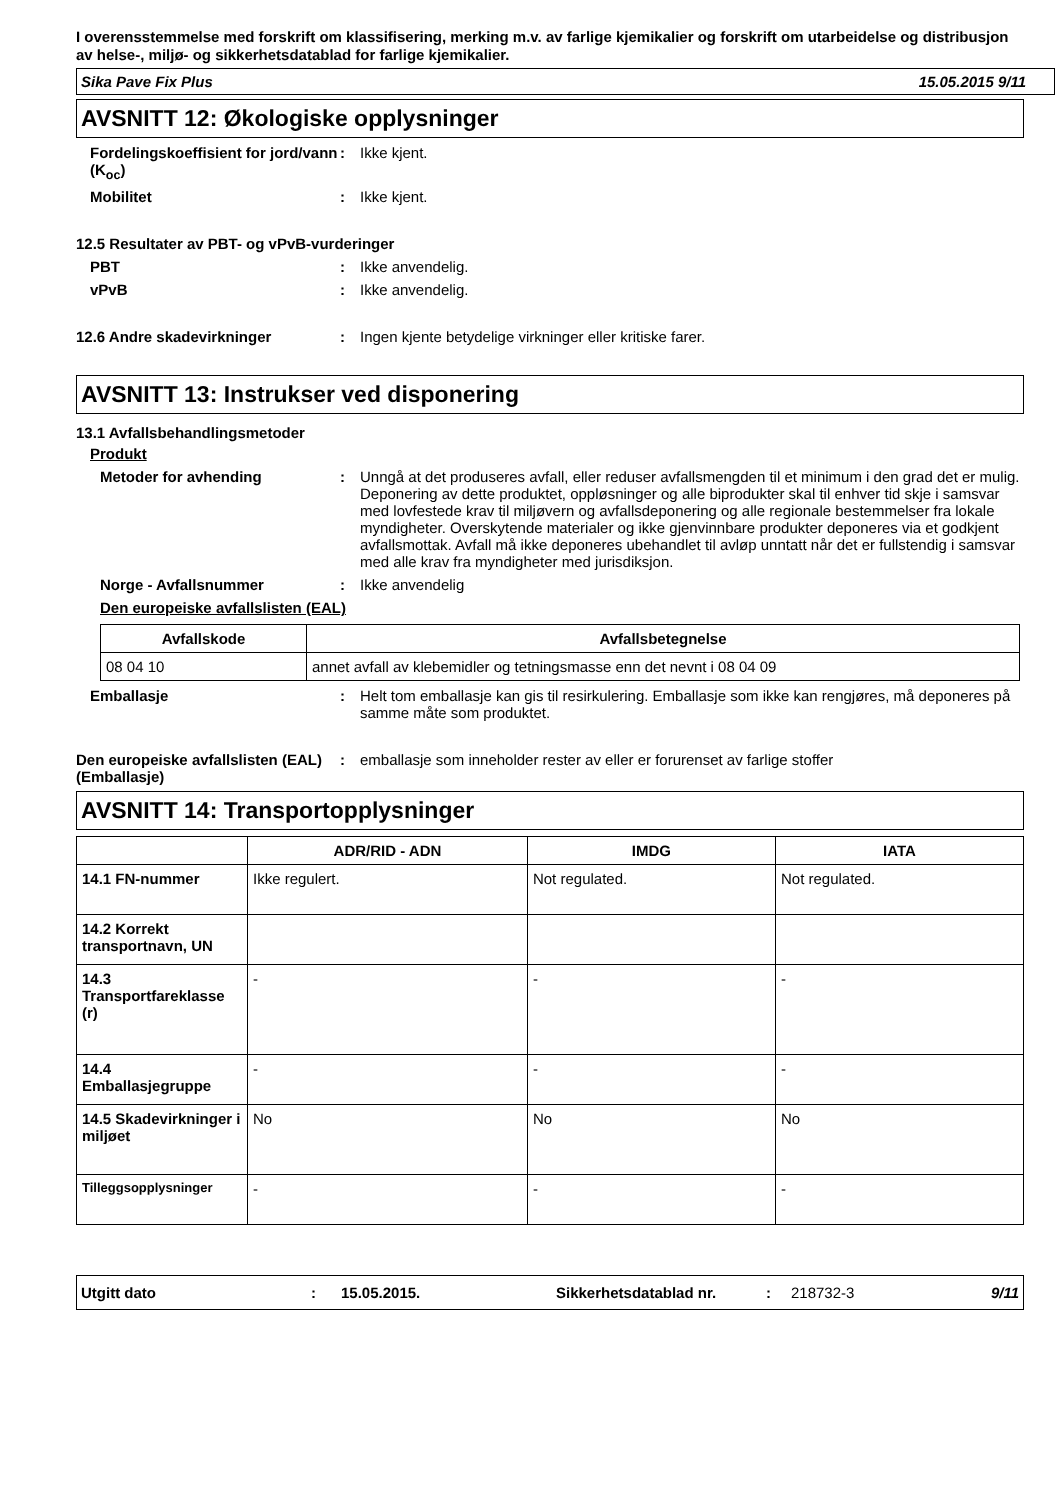I overensstemmelse med forskrift om klassifisering, merking m.v. av farlige kjemikalier og forskrift om utarbeidelse og distribusjon av helse-, miljø- og sikkerhetsdatablad for farlige kjemikalier.
Sika Pave Fix Plus 15.05.2015 9/11
AVSNITT 12: Økologiske opplysninger
Fordelingskoeffisient for jord/vann (K<sub>oc</sub>)
: Ikke kjent.
Mobilitet : Ikke kjent.
12.5 Resultater av PBT- og vPvB-vurderinger
PBT : Ikke anvendelig.
vPvB : Ikke anvendelig.
12.6 Andre skadevirkninger : Ingen kjente betydelige virkninger eller kritiske farer.
AVSNITT 13: Instrukser ved disponering
13.1 Avfallsbehandlingsmetoder
Produkt
Metoder for avhending : Unngå at det produseres avfall, eller reduser avfallsmengden til et minimum i den grad det er mulig. Deponering av dette produktet, oppløsninger og alle biprodukter skal til enhver tid skje i samsvar med lovfestede krav til miljøvern og avfallsdeponering og alle regionale bestemmelser fra lokale myndigheter. Overskytende materialer og ikke gjenvinnbare produkter deponeres via et godkjent avfallsmottak. Avfall må ikke deponeres ubehandlet til avløp unntatt når det er fullstendig i samsvar med alle krav fra myndigheter med jurisdiksjon.
Norge - Avfallsnummer : Ikke anvendelig
Den europeiske avfallslisten (EAL)
| Avfallskode | Avfallsbetegnelse |
| --- | --- |
| 08 04 10 | annet avfall av klebemidler og tetningsmasse enn det nevnt i 08 04 09 |
Emballasje : Helt tom emballasje kan gis til resirkulering. Emballasje som ikke kan rengjøres, må deponeres på samme måte som produktet.
Den europeiske avfallslisten (EAL) (Emballasje)
: emballasje som inneholder rester av eller er forurenset av farlige stoffer
AVSNITT 14: Transportopplysninger
| | ADR/RID - ADN | IMDG | IATA |
| --- | --- | --- | --- |
| 14.1 FN-nummer | Ikke regulert. | Not regulated. | Not regulated. |
| 14.2 Korrekt transportnavn, UN | | | |
| 14.3 Transportfareklasse (r) | - | - | - |
| 14.4 Emballasjegruppe | - | - | - |
| 14.5 Skadevirkninger i miljøet | No | No | No |
| Tilleggsopplysninger | - | - | - |
Utgitt dato: 15.05.2015. Sikkerhetsdatablad nr.: 218732-3 9/11